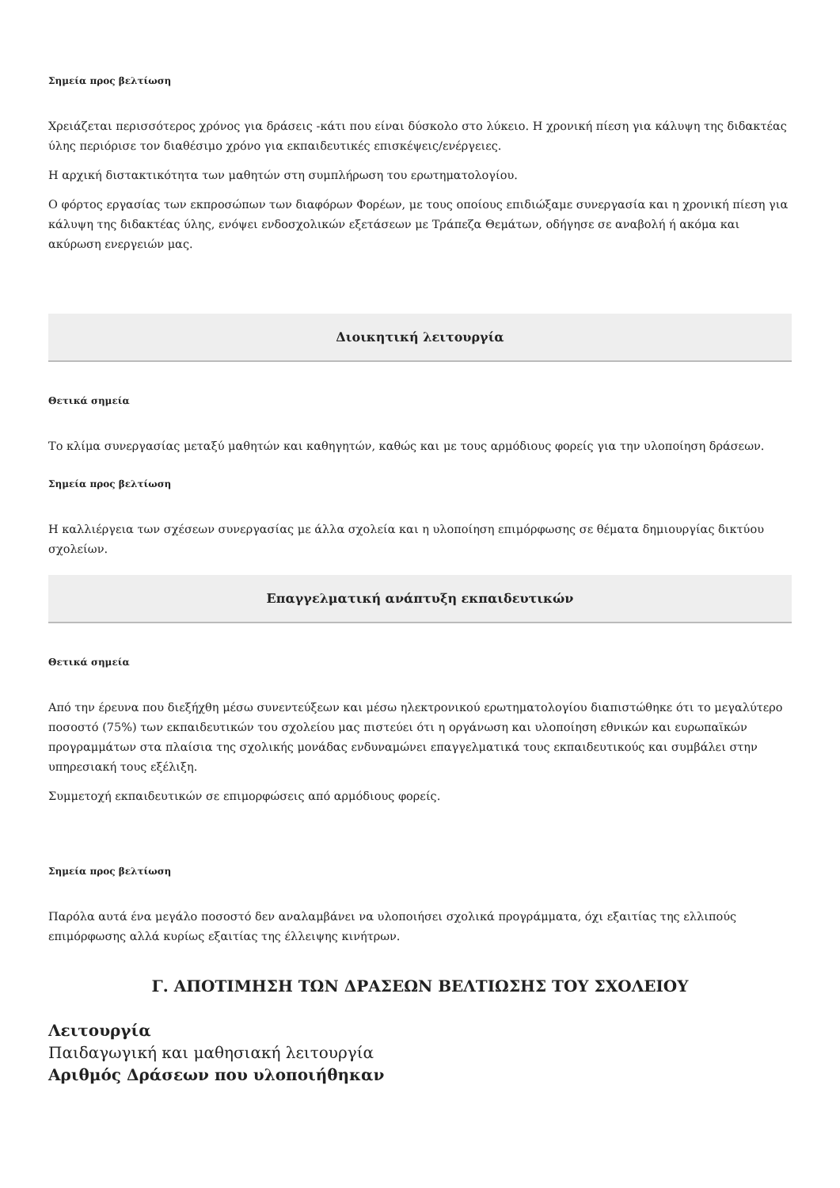Σημεία προς βελτίωση
Χρειάζεται περισσότερος χρόνος για δράσεις -κάτι που είναι δύσκολο στο λύκειο. Η χρονική πίεση για κάλυψη της διδακτέας ύλης περιόρισε τον διαθέσιμο χρόνο για εκπαιδευτικές επισκέψεις/ενέργειες.
Η αρχική διστακτικότητα των μαθητών στη συμπλήρωση του ερωτηματολογίου.
Ο φόρτος εργασίας των εκπροσώπων των διαφόρων Φορέων, με τους οποίους επιδιώξαμε συνεργασία και η χρονική πίεση για κάλυψη της διδακτέας ύλης, ενόψει ενδοσχολικών εξετάσεων με Τράπεζα Θεμάτων, οδήγησε σε αναβολή ή ακόμα και ακύρωση ενεργειών μας.
Διοικητική λειτουργία
Θετικά σημεία
Το κλίμα συνεργασίας μεταξύ μαθητών και καθηγητών, καθώς και με τους αρμόδιους φορείς για την υλοποίηση δράσεων.
Σημεία προς βελτίωση
Η καλλιέργεια των σχέσεων συνεργασίας με άλλα σχολεία και η υλοποίηση επιμόρφωσης σε θέματα δημιουργίας δικτύου σχολείων.
Επαγγελματική ανάπτυξη εκπαιδευτικών
Θετικά σημεία
Από την έρευνα που διεξήχθη μέσω συνεντεύξεων και μέσω ηλεκτρονικού ερωτηματολογίου διαπιστώθηκε ότι το μεγαλύτερο ποσοστό (75%) των εκπαιδευτικών του σχολείου μας πιστεύει ότι η οργάνωση και υλοποίηση εθνικών και ευρωπαϊκών προγραμμάτων στα πλαίσια της σχολικής μονάδας ενδυναμώνει επαγγελματικά τους εκπαιδευτικούς και συμβάλει στην υπηρεσιακή τους εξέλιξη.
Συμμετοχή εκπαιδευτικών σε επιμορφώσεις από αρμόδιους φορείς.
Σημεία προς βελτίωση
Παρόλα αυτά ένα μεγάλο ποσοστό δεν αναλαμβάνει να υλοποιήσει σχολικά προγράμματα, όχι εξαιτίας της ελλιπούς επιμόρφωσης αλλά κυρίως εξαιτίας της έλλειψης κινήτρων.
Γ. ΑΠΟΤΙΜΗΣΗ ΤΩΝ ΔΡΑΣΕΩΝ ΒΕΛΤΙΩΣΗΣ ΤΟΥ ΣΧΟΛΕΙΟΥ
Λειτουργία
Παιδαγωγική και μαθησιακή λειτουργία
Αριθμός Δράσεων που υλοποιήθηκαν